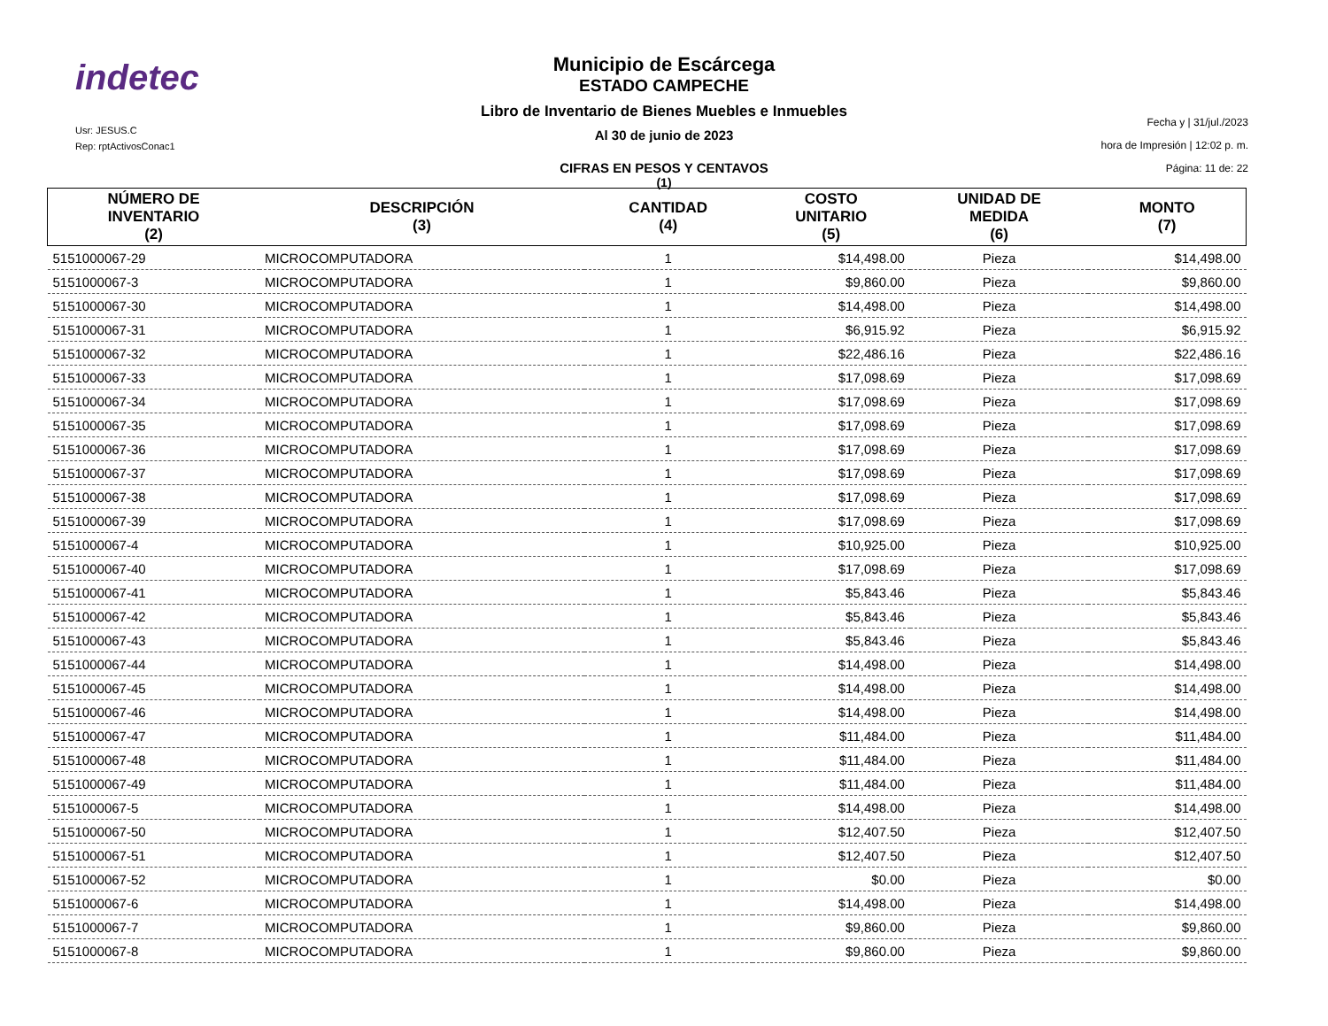indetec
Usr: JESUS.C
Rep: rptActivosConac1
Municipio de Escárcega
ESTADO CAMPECHE
Libro de Inventario de Bienes Muebles e Inmuebles
Al 30 de junio de 2023
CIFRAS EN PESOS Y CENTAVOS
(1)
Fecha y | 31/jul./2023
hora de Impresión | 12:02 p. m.
Página: 11 de: 22
| NÚMERO DE INVENTARIO (2) | DESCRIPCIÓN (3) | CANTIDAD (4) | COSTO UNITARIO (5) | UNIDAD DE MEDIDA (6) | MONTO (7) |
| --- | --- | --- | --- | --- | --- |
| 5151000067-29 | MICROCOMPUTADORA | 1 | $14,498.00 | Pieza | $14,498.00 |
| 5151000067-3 | MICROCOMPUTADORA | 1 | $9,860.00 | Pieza | $9,860.00 |
| 5151000067-30 | MICROCOMPUTADORA | 1 | $14,498.00 | Pieza | $14,498.00 |
| 5151000067-31 | MICROCOMPUTADORA | 1 | $6,915.92 | Pieza | $6,915.92 |
| 5151000067-32 | MICROCOMPUTADORA | 1 | $22,486.16 | Pieza | $22,486.16 |
| 5151000067-33 | MICROCOMPUTADORA | 1 | $17,098.69 | Pieza | $17,098.69 |
| 5151000067-34 | MICROCOMPUTADORA | 1 | $17,098.69 | Pieza | $17,098.69 |
| 5151000067-35 | MICROCOMPUTADORA | 1 | $17,098.69 | Pieza | $17,098.69 |
| 5151000067-36 | MICROCOMPUTADORA | 1 | $17,098.69 | Pieza | $17,098.69 |
| 5151000067-37 | MICROCOMPUTADORA | 1 | $17,098.69 | Pieza | $17,098.69 |
| 5151000067-38 | MICROCOMPUTADORA | 1 | $17,098.69 | Pieza | $17,098.69 |
| 5151000067-39 | MICROCOMPUTADORA | 1 | $17,098.69 | Pieza | $17,098.69 |
| 5151000067-4 | MICROCOMPUTADORA | 1 | $10,925.00 | Pieza | $10,925.00 |
| 5151000067-40 | MICROCOMPUTADORA | 1 | $17,098.69 | Pieza | $17,098.69 |
| 5151000067-41 | MICROCOMPUTADORA | 1 | $5,843.46 | Pieza | $5,843.46 |
| 5151000067-42 | MICROCOMPUTADORA | 1 | $5,843.46 | Pieza | $5,843.46 |
| 5151000067-43 | MICROCOMPUTADORA | 1 | $5,843.46 | Pieza | $5,843.46 |
| 5151000067-44 | MICROCOMPUTADORA | 1 | $14,498.00 | Pieza | $14,498.00 |
| 5151000067-45 | MICROCOMPUTADORA | 1 | $14,498.00 | Pieza | $14,498.00 |
| 5151000067-46 | MICROCOMPUTADORA | 1 | $14,498.00 | Pieza | $14,498.00 |
| 5151000067-47 | MICROCOMPUTADORA | 1 | $11,484.00 | Pieza | $11,484.00 |
| 5151000067-48 | MICROCOMPUTADORA | 1 | $11,484.00 | Pieza | $11,484.00 |
| 5151000067-49 | MICROCOMPUTADORA | 1 | $11,484.00 | Pieza | $11,484.00 |
| 5151000067-5 | MICROCOMPUTADORA | 1 | $14,498.00 | Pieza | $14,498.00 |
| 5151000067-50 | MICROCOMPUTADORA | 1 | $12,407.50 | Pieza | $12,407.50 |
| 5151000067-51 | MICROCOMPUTADORA | 1 | $12,407.50 | Pieza | $12,407.50 |
| 5151000067-52 | MICROCOMPUTADORA | 1 | $0.00 | Pieza | $0.00 |
| 5151000067-6 | MICROCOMPUTADORA | 1 | $14,498.00 | Pieza | $14,498.00 |
| 5151000067-7 | MICROCOMPUTADORA | 1 | $9,860.00 | Pieza | $9,860.00 |
| 5151000067-8 | MICROCOMPUTADORA | 1 | $9,860.00 | Pieza | $9,860.00 |